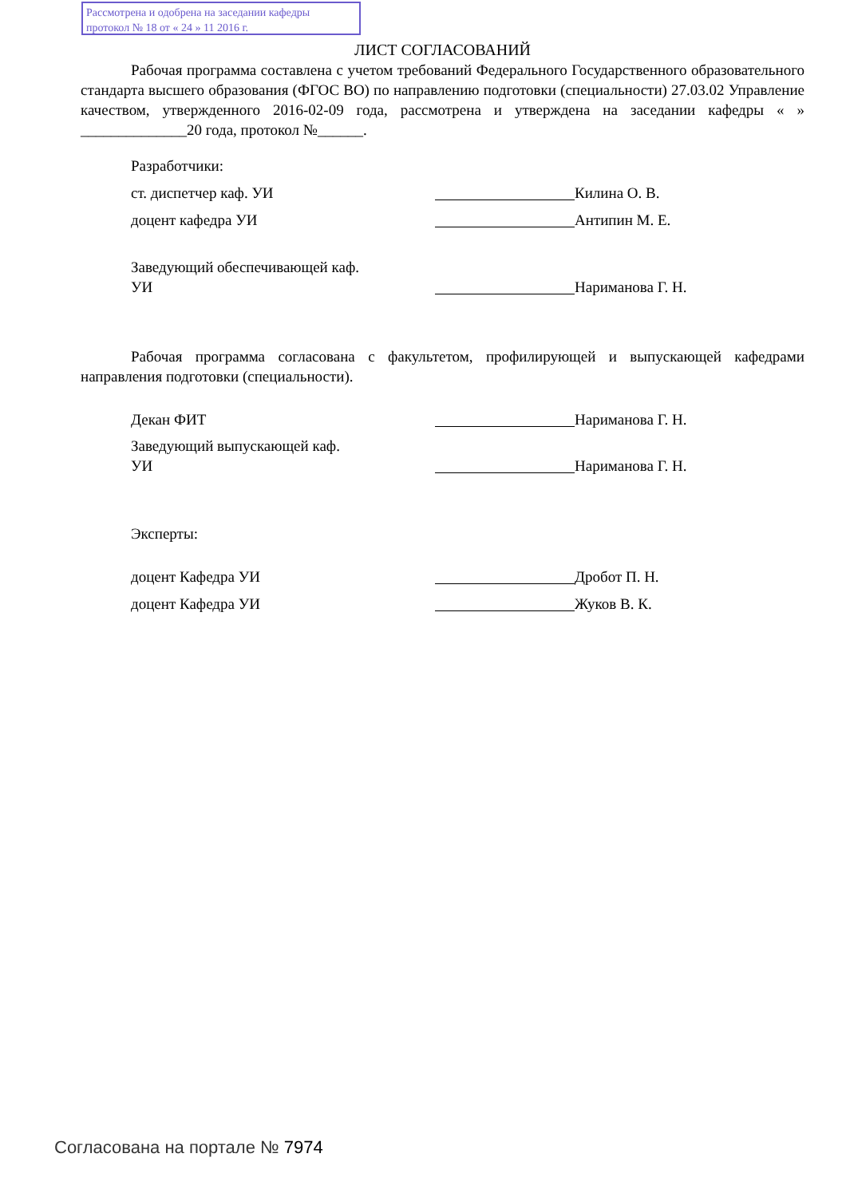Рассмотрена и одобрена на заседании кафедры
протокол № 18 от « 24 » 11 2016 г.
ЛИСТ СОГЛАСОВАНИЙ
Рабочая программа составлена с учетом требований Федерального Государственного образовательного стандарта высшего образования (ФГОС ВО) по направлению подготовки (специальности) 27.03.02 Управление качеством, утвержденного 2016-02-09 года, рассмотрена и утверждена на заседании кафедры « » ______________20 года, протокол №______.
Разработчики:
ст. диспетчер каф. УИ Килина О. В.
доцент кафедра УИ Антипин М. Е.
Заведующий обеспечивающей каф.
УИ Нариманова Г. Н.
Рабочая программа согласована с факультетом, профилирующей и выпускающей кафедрами направления подготовки (специальности).
Декан ФИТ Нариманова Г. Н.
Заведующий выпускающей каф.
УИ Нариманова Г. Н.
Эксперты:
доцент Кафедра УИ Дробот П. Н.
доцент Кафедра УИ Жуков В. К.
Согласована на портале № 7974